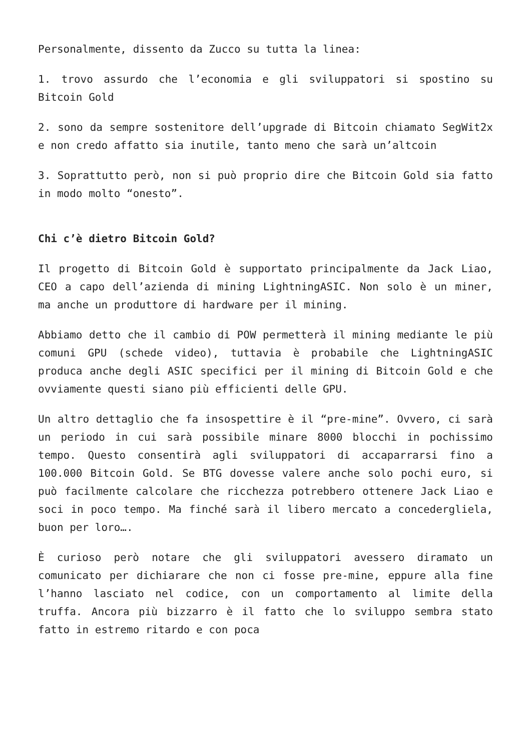Personalmente, dissento da Zucco su tutta la linea:
1. trovo assurdo che l’economia e gli sviluppatori si spostino su Bitcoin Gold
2. sono da sempre sostenitore dell’upgrade di Bitcoin chiamato SegWit2x e non credo affatto sia inutile, tanto meno che sarà un’altcoin
3. Soprattutto però, non si può proprio dire che Bitcoin Gold sia fatto in modo molto “onesto”.
Chi c’è dietro Bitcoin Gold?
Il progetto di Bitcoin Gold è supportato principalmente da Jack Liao, CEO a capo dell’azienda di mining LightningASIC. Non solo è un miner, ma anche un produttore di hardware per il mining.
Abbiamo detto che il cambio di POW permetterà il mining mediante le più comuni GPU (schede video), tuttavia è probabile che LightningASIC produca anche degli ASIC specifici per il mining di Bitcoin Gold e che ovviamente questi siano più efficienti delle GPU.
Un altro dettaglio che fa insospettire è il “pre-mine”. Ovvero, ci sarà un periodo in cui sarà possibile minare 8000 blocchi in pochissimo tempo. Questo consentirà agli sviluppatori di accaparrarsi fino a 100.000 Bitcoin Gold. Se BTG dovesse valere anche solo pochi euro, si può facilmente calcolare che ricchezza potrebbero ottenere Jack Liao e soci in poco tempo. Ma finché sarà il libero mercato a concedergliela, buon per loro….
È curioso però notare che gli sviluppatori avessero diramato un comunicato per dichiarare che non ci fosse pre-mine, eppure alla fine l’hanno lasciato nel codice, con un comportamento al limite della truffa. Ancora più bizzarro è il fatto che lo sviluppo sembra stato fatto in estremo ritardo e con poca